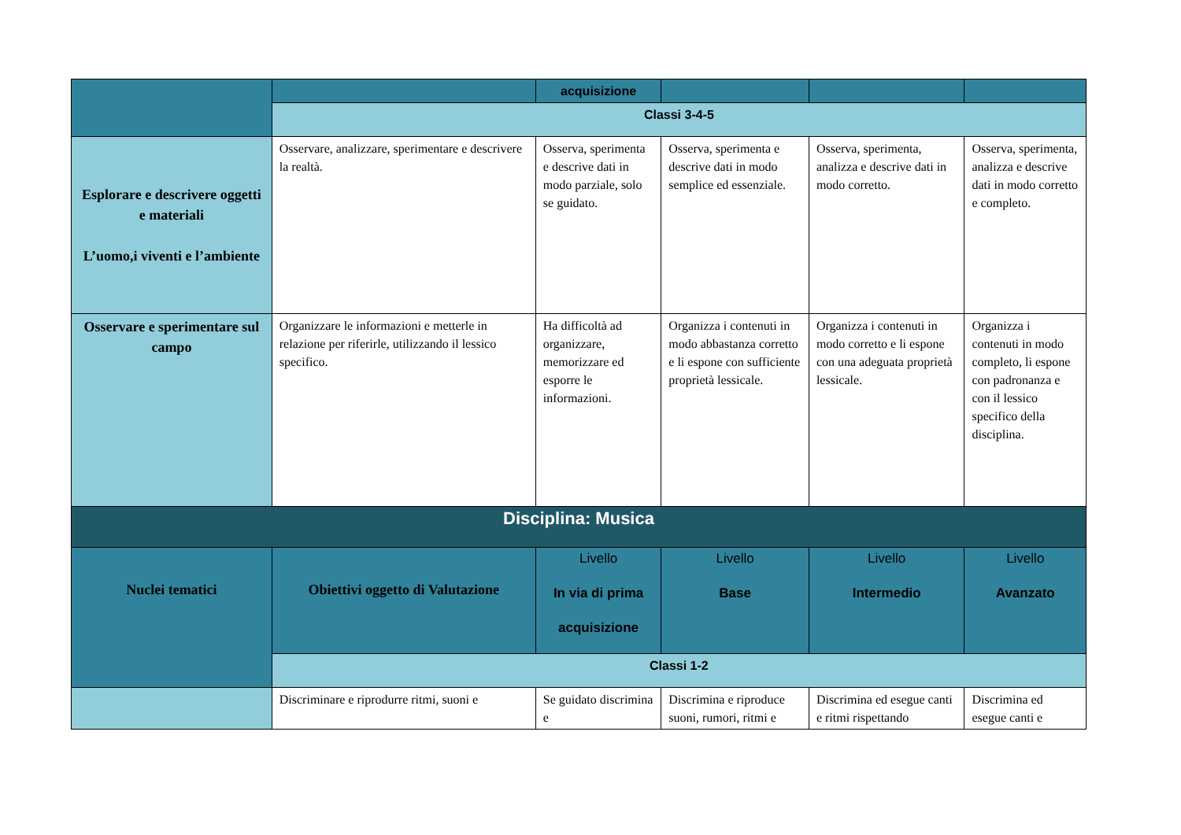| | | acquisizione | | | |
| | Classi 3-4-5 | | | | |
| Esplorare e descrivere oggetti e materiali L’uomo,i viventi e l’ambiente | Osservare, analizzare, sperimentare e descrivere la realtà. | Osserva, sperimenta e descrive dati in modo parziale, solo se guidato. | Osserva, sperimenta e descrive dati in modo semplice ed essenziale. | Osserva, sperimenta, analizza e descrive dati in modo corretto. | Osserva, sperimenta, analizza e descrive dati in modo corretto e completo. |
| Osservare e sperimentare sul campo | Organizzare le informazioni e metterle in relazione per riferirle, utilizzando il lessico specifico. | Ha difficoltà ad organizzare, memorizzare ed esporre le informazioni. | Organizza i contenuti in modo abbastanza corretto e li espone con sufficiente proprietà lessicale. | Organizza i contenuti in modo corretto e li espone con una adeguata proprietà lessicale. | Organizza i contenuti in modo completo, li espone con padronanza e con il lessico specifico della disciplina. |
| Disciplina: Musica | | | | | |
| Nuclei tematici | Obiettivi oggetto di Valutazione | Livello In via di prima acquisizione | Livello Base | Livello Intermedio | Livello Avanzato |
| | Classi 1-2 | | | | |
| | Discriminare e riprodurre ritmi, suoni e | Se guidato discrimina e | Discrimina e riproduce suoni, rumori, ritmi e | Discrimina ed esegue canti e ritmi rispettando | Discrimina ed esegue canti e |